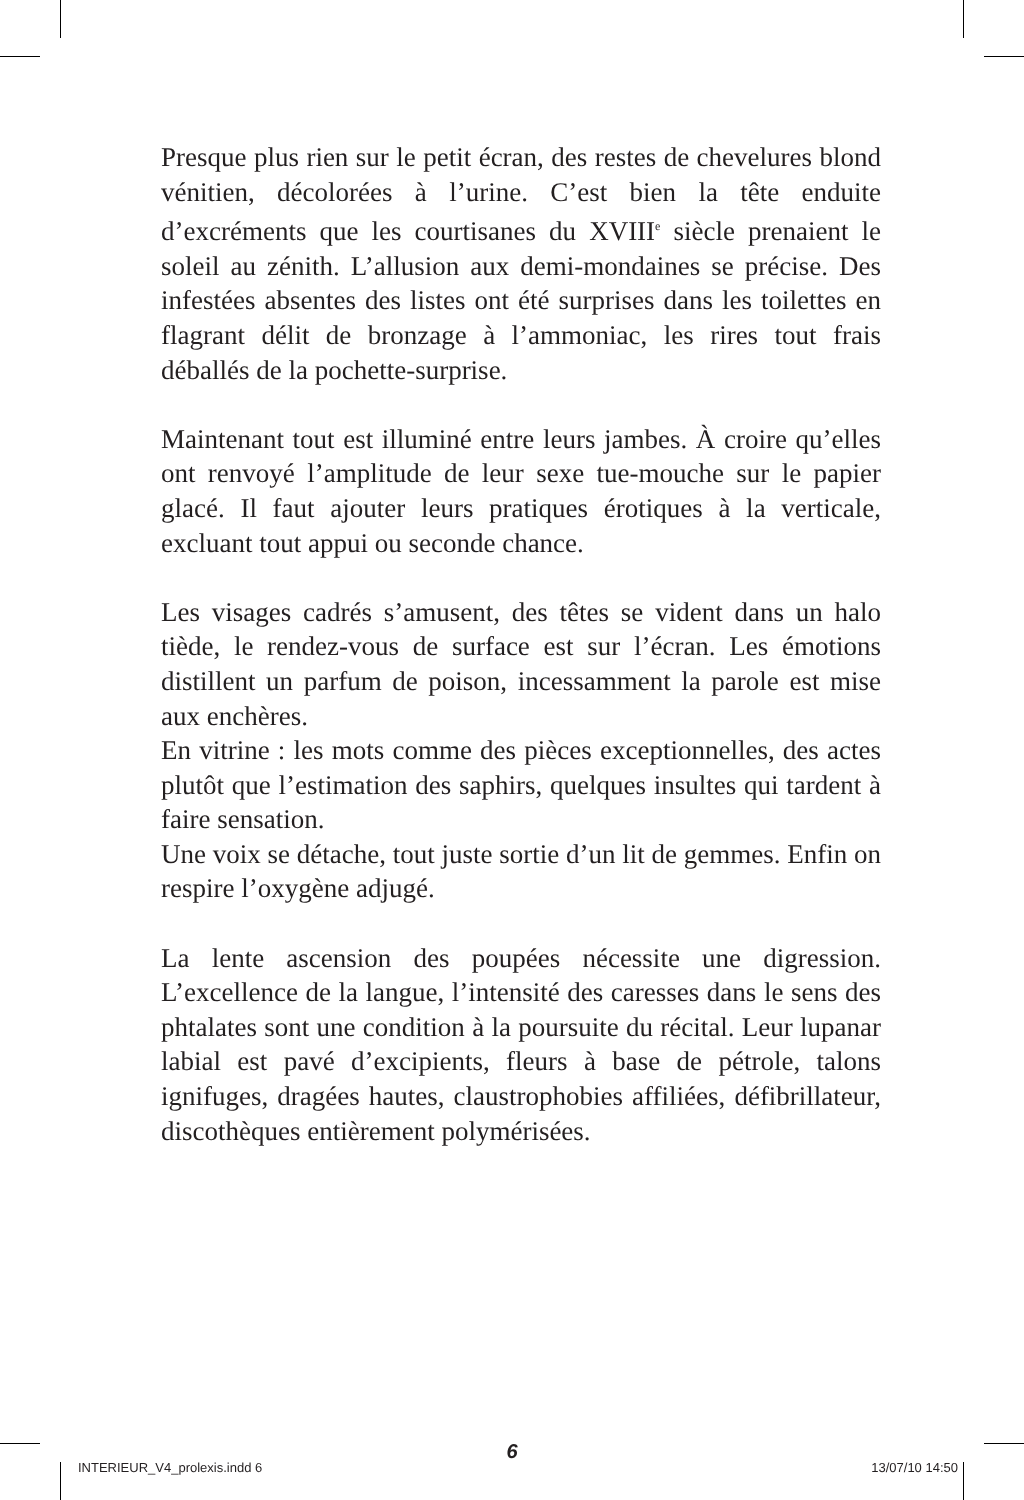Presque plus rien sur le petit écran, des restes de chevelures blond vénitien, décolorées à l’urine. C’est bien la tête enduite d’excréments que les courtisanes du XVIII<sup>e</sup> siècle prenaient le soleil au zénith. L’allusion aux demi-mondaines se précise. Des infestées absentes des listes ont été surprises dans les toilettes en flagrant délit de bronzage à l’ammoniac, les rires tout frais déballés de la pochette-surprise.
Maintenant tout est illuminé entre leurs jambes. À croire qu’elles ont renvoyé l’amplitude de leur sexe tue-mouche sur le papier glacé. Il faut ajouter leurs pratiques érotiques à la verticale, excluant tout appui ou seconde chance.
Les visages cadrés s’amusent, des têtes se vident dans un halo tiède, le rendez-vous de surface est sur l’écran. Les émotions distillent un parfum de poison, incessamment la parole est mise aux enchères.
En vitrine : les mots comme des pièces exceptionnelles, des actes plutôt que l’estimation des saphirs, quelques insultes qui tardent à faire sensation.
Une voix se détache, tout juste sortie d’un lit de gemmes. Enfin on respire l’oxygène adjugé.
La lente ascension des poupées nécessite une digression. L’excellence de la langue, l’intensité des caresses dans le sens des phtalates sont une condition à la poursuite du récital. Leur lupanar labial est pavé d’excipients, fleurs à base de pétrole, talons ignifuges, dragées hautes, claustrophobies affiliées, défibrillateur, discothèques entièrement polymérisées.
6
INTERIEUR_V4_prolexis.indd 6 13/07/10 14:50